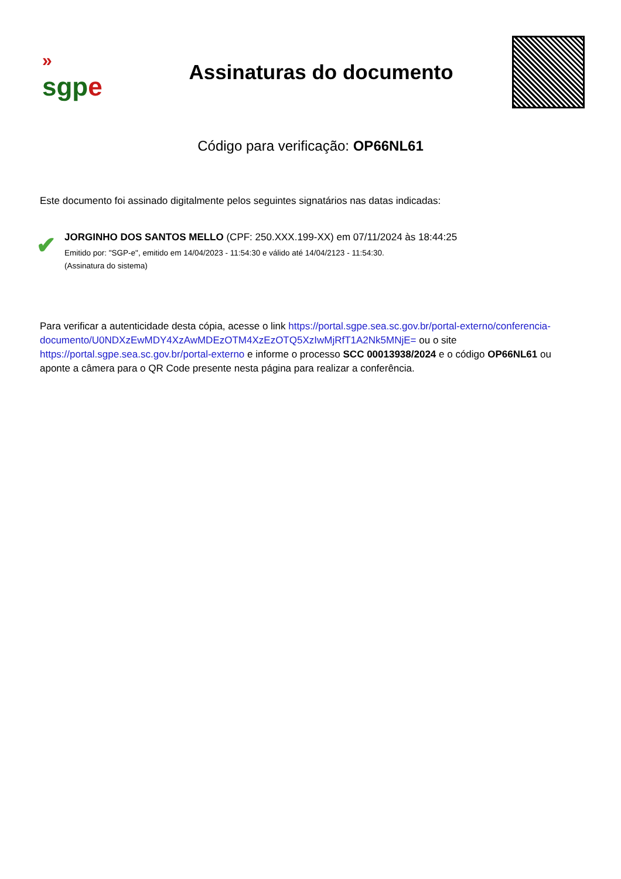»
sgpe
Assinaturas do documento
Código para verificação: OP66NL61
Este documento foi assinado digitalmente pelos seguintes signatários nas datas indicadas:
✔
JORGINHO DOS SANTOS MELLO (CPF: 250.XXX.199-XX) em 07/11/2024 às 18:44:25
Emitido por: "SGP-e", emitido em 14/04/2023 - 11:54:30 e válido até 14/04/2123 - 11:54:30.
(Assinatura do sistema)
Para verificar a autenticidade desta cópia, acesse o link https://portal.sgpe.sea.sc.gov.br/portal-externo/conferencia-documento/U0NDXzEwMDY4XzAwMDEzOTM4XzEzOTQ5XzIwMjRfT1A2Nk5MNjE= ou o site https://portal.sgpe.sea.sc.gov.br/portal-externo e informe o processo SCC 00013938/2024 e o código OP66NL61 ou aponte a câmera para o QR Code presente nesta página para realizar a conferência.